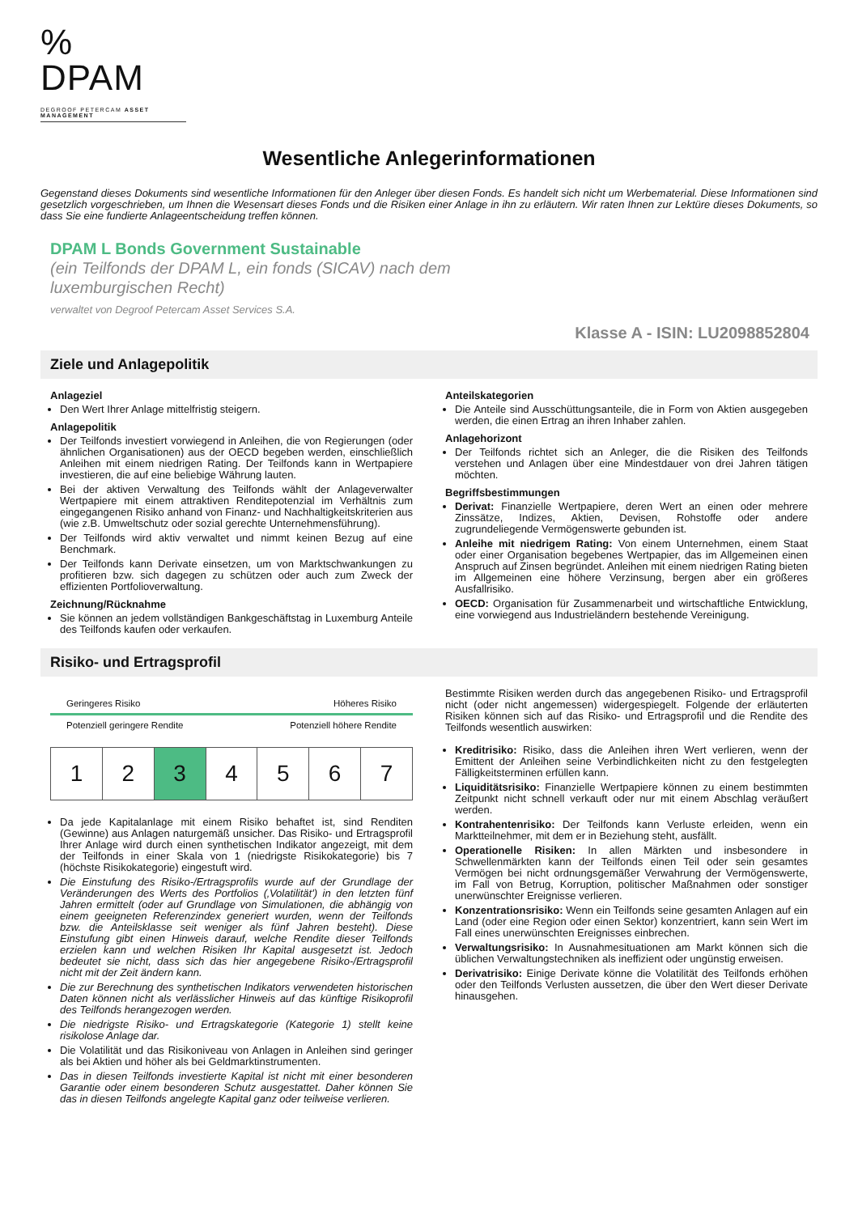% DPAM
DEGROOF PETERCAM ASSET MANAGEMENT
Wesentliche Anlegerinformationen
Gegenstand dieses Dokuments sind wesentliche Informationen für den Anleger über diesen Fonds. Es handelt sich nicht um Werbematerial. Diese Informationen sind gesetzlich vorgeschrieben, um Ihnen die Wesensart dieses Fonds und die Risiken einer Anlage in ihn zu erläutern. Wir raten Ihnen zur Lektüre dieses Dokuments, so dass Sie eine fundierte Anlageentscheidung treffen können.
DPAM L Bonds Government Sustainable
(ein Teilfonds der DPAM L, ein fonds (SICAV) nach dem
luxemburgischen Recht)
verwaltet von Degroof Petercam Asset Services S.A.
Klasse A - ISIN: LU2098852804
Ziele und Anlagepolitik
Anlageziel
Den Wert Ihrer Anlage mittelfristig steigern.
Anlagepolitik
Der Teilfonds investiert vorwiegend in Anleihen, die von Regierungen (oder ähnlichen Organisationen) aus der OECD begeben werden, einschließlich Anleihen mit einem niedrigen Rating. Der Teilfonds kann in Wertpapiere investieren, die auf eine beliebige Währung lauten.
Bei der aktiven Verwaltung des Teilfonds wählt der Anlageverwalter Wertpapiere mit einem attraktiven Renditepotenzial im Verhältnis zum eingegangenen Risiko anhand von Finanz- und Nachhaltigkeitskriterien aus (wie z.B. Umweltschutz oder sozial gerechte Unternehmensführung).
Der Teilfonds wird aktiv verwaltet und nimmt keinen Bezug auf eine Benchmark.
Der Teilfonds kann Derivate einsetzen, um von Marktschwankungen zu profitieren bzw. sich dagegen zu schützen oder auch zum Zweck der effizienten Portfolioverwaltung.
Zeichnung/Rücknahme
Sie können an jedem vollständigen Bankgeschäftstag in Luxemburg Anteile des Teilfonds kaufen oder verkaufen.
Anteilskategorien
Die Anteile sind Ausschüttungsanteile, die in Form von Aktien ausgegeben werden, die einen Ertrag an ihren Inhaber zahlen.
Anlagehorizont
Der Teilfonds richtet sich an Anleger, die die Risiken des Teilfonds verstehen und Anlagen über eine Mindestdauer von drei Jahren tätigen möchten.
Begriffsbestimmungen
Derivat: Finanzielle Wertpapiere, deren Wert an einen oder mehrere Zinssätze, Indizes, Aktien, Devisen, Rohstoffe oder andere zugrundeliegende Vermögenswerte gebunden ist.
Anleihe mit niedrigem Rating: Von einem Unternehmen, einem Staat oder einer Organisation begebenes Wertpapier, das im Allgemeinen einen Anspruch auf Zinsen begründet. Anleihen mit einem niedrigen Rating bieten im Allgemeinen eine höhere Verzinsung, bergen aber ein größeres Ausfallrisiko.
OECD: Organisation für Zusammenarbeit und wirtschaftliche Entwicklung, eine vorwiegend aus Industrieländern bestehende Vereinigung.
Risiko- und Ertragsprofil
Geringeres Risiko Höheres Risiko
Potenziell geringere Rendite Potenziell höhere Rendite
| 1 | 2 | 3 | 4 | 5 | 6 | 7 |
Da jede Kapitalanlage mit einem Risiko behaftet ist, sind Renditen (Gewinne) aus Anlagen naturgemäß unsicher. Das Risiko- und Ertragsprofil Ihrer Anlage wird durch einen synthetischen Indikator angezeigt, mit dem der Teilfonds in einer Skala von 1 (niedrigste Risikokategorie) bis 7 (höchste Risikokategorie) eingestuft wird.
Die Einstufung des Risiko-/Ertragsprofils wurde auf der Grundlage der Veränderungen des Werts des Portfolios (‚Volatilität') in den letzten fünf Jahren ermittelt (oder auf Grundlage von Simulationen, die abhängig von einem geeigneten Referenzindex generiert wurden, wenn der Teilfonds bzw. die Anteilsklasse seit weniger als fünf Jahren besteht). Diese Einstufung gibt einen Hinweis darauf, welche Rendite dieser Teilfonds erzielen kann und welchen Risiken Ihr Kapital ausgesetzt ist. Jedoch bedeutet sie nicht, dass sich das hier angegebene Risiko-/Ertragsprofil nicht mit der Zeit ändern kann.
Die zur Berechnung des synthetischen Indikators verwendeten historischen Daten können nicht als verlässlicher Hinweis auf das künftige Risikoprofil des Teilfonds herangezogen werden.
Die niedrigste Risiko- und Ertragskategorie (Kategorie 1) stellt keine risikolose Anlage dar.
Die Volatilität und das Risikoniveau von Anlagen in Anleihen sind geringer als bei Aktien und höher als bei Geldmarktinstrumenten.
Das in diesen Teilfonds investierte Kapital ist nicht mit einer besonderen Garantie oder einem besonderen Schutz ausgestattet. Daher können Sie das in diesen Teilfonds angelegte Kapital ganz oder teilweise verlieren.
Bestimmte Risiken werden durch das angegebenen Risiko- und Ertragsprofil nicht (oder nicht angemessen) widergespiegelt. Folgende der erläuterten Risiken können sich auf das Risiko- und Ertragsprofil und die Rendite des Teilfonds wesentlich auswirken:
Kreditrisiko: Risiko, dass die Anleihen ihren Wert verlieren, wenn der Emittent der Anleihen seine Verbindlichkeiten nicht zu den festgelegten Fälligkeitsterminen erfüllen kann.
Liquiditätsrisiko: Finanzielle Wertpapiere können zu einem bestimmten Zeitpunkt nicht schnell verkauft oder nur mit einem Abschlag veräußert werden.
Kontrahentenrisiko: Der Teilfonds kann Verluste erleiden, wenn ein Marktteilnehmer, mit dem er in Beziehung steht, ausfällt.
Operationelle Risiken: In allen Märkten und insbesondere in Schwellenmärkten kann der Teilfonds einen Teil oder sein gesamtes Vermögen bei nicht ordnungsgemäßer Verwahrung der Vermögenswerte, im Fall von Betrug, Korruption, politischer Maßnahmen oder sonstiger unerwünschter Ereignisse verlieren.
Konzentrationsrisiko: Wenn ein Teilfonds seine gesamten Anlagen auf ein Land (oder eine Region oder einen Sektor) konzentriert, kann sein Wert im Fall eines unerwünschten Ereignisses einbrechen.
Verwaltungsrisiko: In Ausnahmesituationen am Markt können sich die üblichen Verwaltungstechniken als ineffizient oder ungünstig erweisen.
Derivatrisiko: Einige Derivate könne die Volatilität des Teilfonds erhöhen oder den Teilfonds Verlusten aussetzen, die über den Wert dieser Derivate hinausgehen.